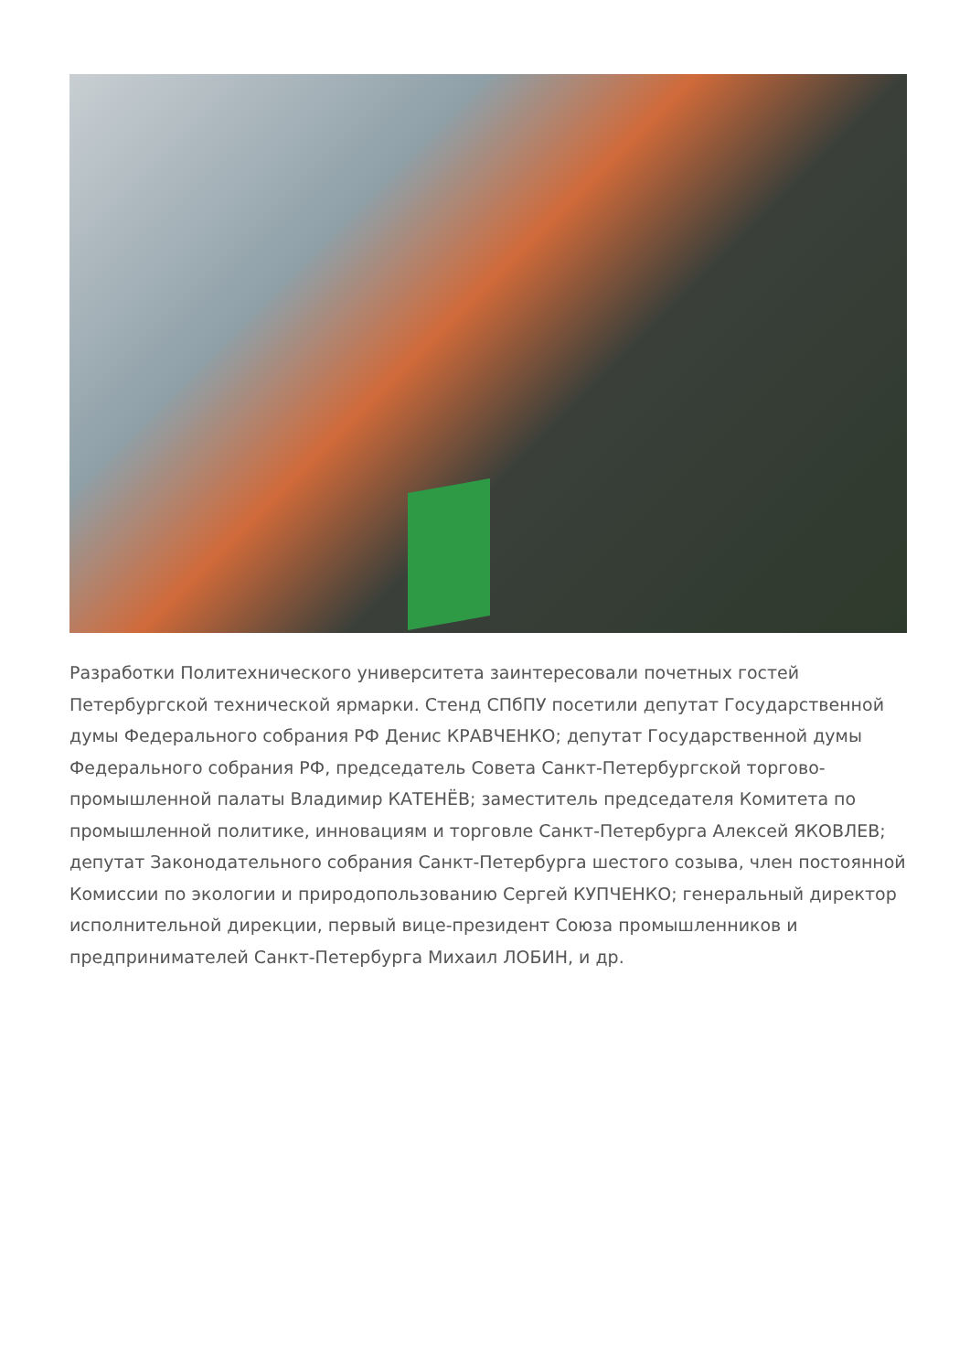Разработки Политехнического университета заинтересовали почетных гостей Петербургской технической ярмарки. Стенд СПбПУ посетили депутат Государственной думы Федерального собрания РФ Денис КРАВЧЕНКО; депутат Государственной думы Федерального собрания РФ, председатель Совета Санкт-Петербургской торгово-промышленной палаты Владимир КАТЕНЁВ; заместитель председателя Комитета по промышленной политике, инновациям и торговле Санкт-Петербурга Алексей ЯКОВЛЕВ; депутат Законодательного собрания Санкт-Петербурга шестого созыва, член постоянной Комиссии по экологии и природопользованию Сергей КУПЧЕНКО; генеральный директор исполнительной дирекции, первый вице-президент Союза промышленников и предпринимателей Санкт-Петербурга Михаил ЛОБИН, и др.